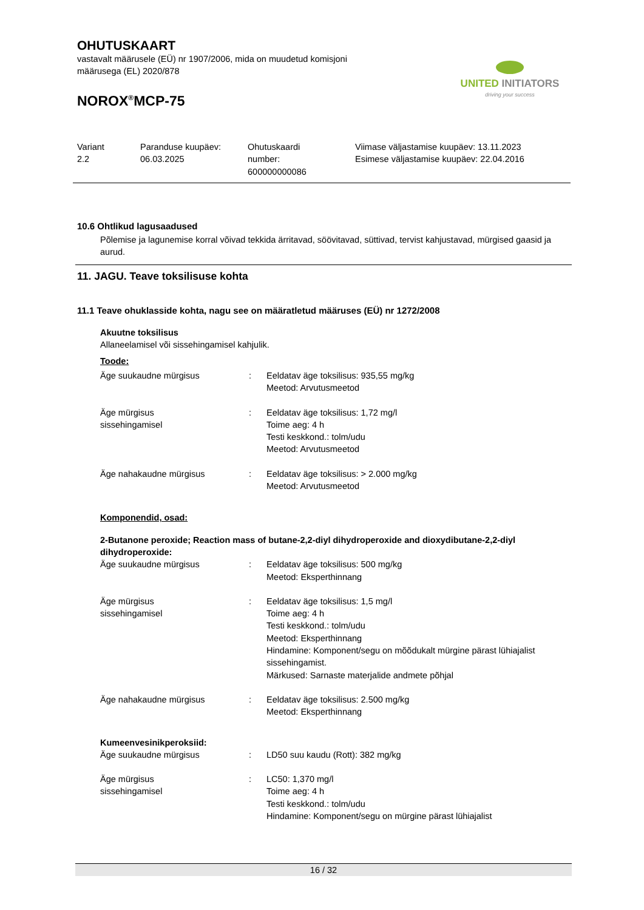OHUTUSKAART
vastavalt määrusele (EÜ) nr 1907/2006, mida on muudetud komisjoni
määrusega (EL) 2020/878
NOROX<sup>®</sup>MCP-75
UNITED INITIATORS
driving your success
| Variant 2.2 | Paranduse kuupäev: 06.03.2025 | Ohutuskaardi number: 600000000086 | Viimase väljastamise kuupäev: 13.11.2023 Esimese väljastamise kuupäev: 22.04.2016 |
10.6 Ohtlikud lagusaadused
Põlemise ja lagunemise korral võivad tekkida ärritavad, söövitavad, süttivad, tervist kahjustavad, mürgised gaasid ja aurud.
11. JAGU. Teave toksilisuse kohta
11.1 Teave ohuklasside kohta, nagu see on määratletud määruses (EÜ) nr 1272/2008
Akuutne toksilisus
Allaneelamisel või sissehingamisel kahjulik.
Toode:
| Äge suukaudne mürgisus | : | Eeldatav äge toksilisus: 935,55 mg/kg Meetod: Arvutusmeetod |
| Äge mürgisus sissehingamisel | : | Eeldatav äge toksilisus: 1,72 mg/l Toime aeg: 4 h Testi keskkond.: tolm/udu Meetod: Arvutusmeetod |
| Äge nahakaudne mürgisus | : | Eeldatav äge toksilisus: > 2.000 mg/kg Meetod: Arvutusmeetod |
Komponendid, osad:
2-Butanone peroxide; Reaction mass of butane-2,2-diyl dihydroperoxide and dioxydibutane-2,2-diyl dihydroperoxide:
| Äge suukaudne mürgisus | : | Eeldatav äge toksilisus: 500 mg/kg Meetod: Eksperthinnang |
| Äge mürgisus sissehingamisel | : | Eeldatav äge toksilisus: 1,5 mg/l Toime aeg: 4 h Testi keskkond.: tolm/udu Meetod: Eksperthinnang Hindamine: Komponent/segu on mõõdukalt mürgine pärast lühiajalist sissehingamist. Märkused: Sarnaste materjalide andmete põhjal |
| Äge nahakaudne mürgisus | : | Eeldatav äge toksilisus: 2.500 mg/kg Meetod: Eksperthinnang |
Kumeenvesinikperoksiid:
| Äge suukaudne mürgisus | : | LD50 suu kaudu (Rott): 382 mg/kg |
| Äge mürgisus sissehingamisel | : | LC50: 1,370 mg/l Toime aeg: 4 h Testi keskkond.: tolm/udu Hindamine: Komponent/segu on mürgine pärast lühiajalist |
16 / 32